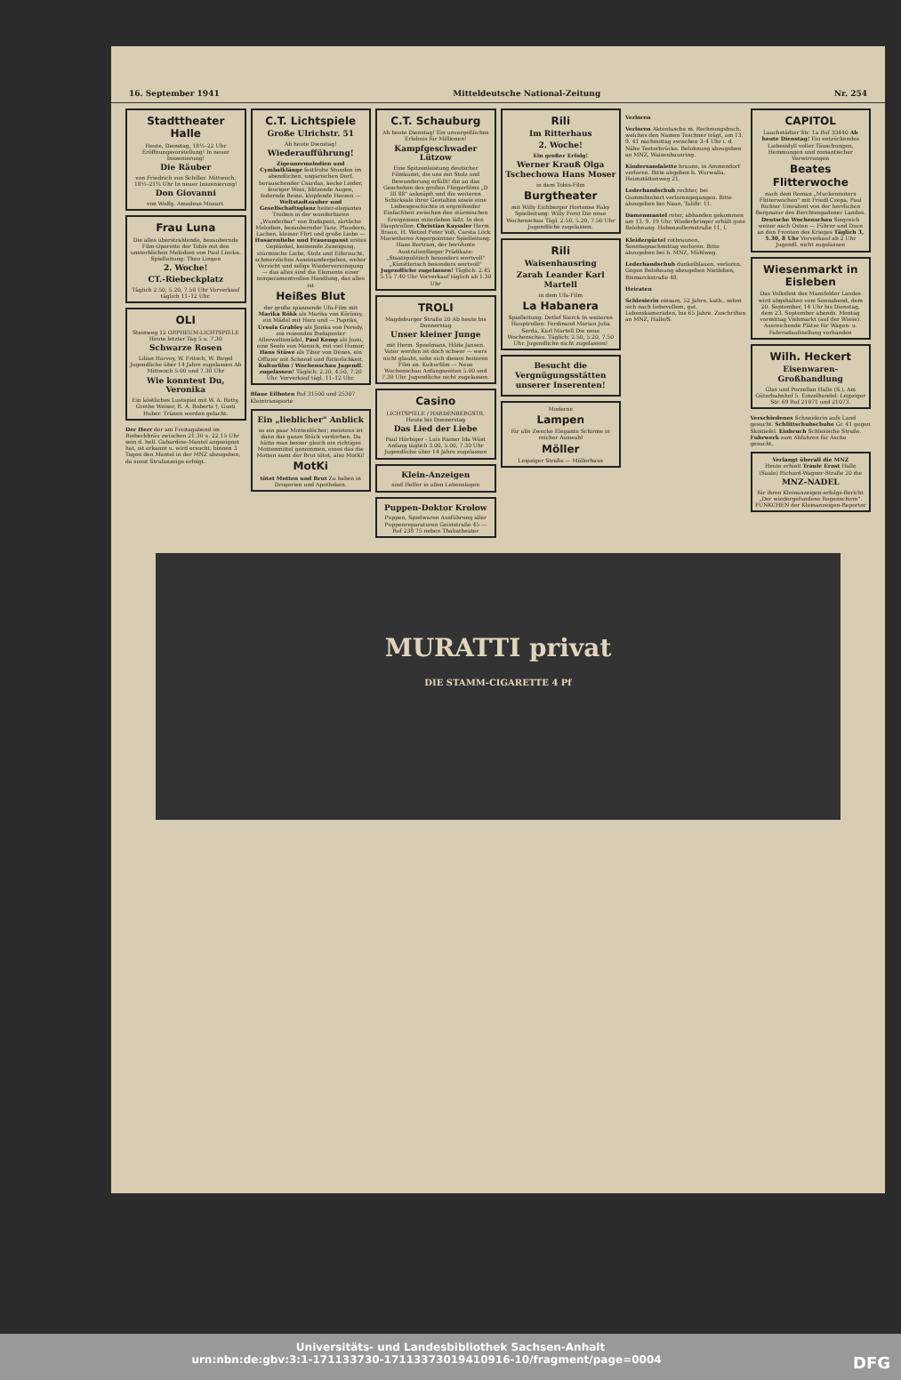16. September 1941 Mitteldeutsche National-Zeitung Nr. 254
Stadttheater Halle
Heute, Dienstag, 18½–22 Uhr Eröffnungsvorstellung! In neuer Inszenierung!
Die Räuber
von Friedrich von Schiller. Mittwoch, 18½–21¾ Uhr In neuer Inszenierung!
Don Giovanni
von Wolfg. Amadeus Mozart.
Frau Luna
Die alles überstrahlende, bezaubernde Film-Operette der Tobis mit den unsterblichen Melodien von Paul Lincke. Spielleitung: Theo Lingen
2. Woche!
CT.-Riebeckplatz
Täglich 2.50, 5.20, 7.50 Uhr Vorverkauf täglich 11–12 Uhr.
OLI
Steinweg 12 ORPHEUM-LICHTSPIELE Heute letzter Tag 5 u. 7.30
Schwarze Rosen
Lilian Harvey, W. Fritsch, W. Birgel Jugendliche über 14 Jahre zugelassen Ab Mittwoch 5.00 und 7.30 Uhr
Wie konntest Du, Veronika
Ein köstliches Lustspiel mit W. A. Retty, Grethe Weiser, R. A. Roberts †, Gusti Huber. Tränen werden gelacht.
Der Herr der am Freitagabend im Riebeckbräu zwischen 21.30 u. 22.15 Uhr sein d. hell. Gabardine-Mantel angeeignet hat, ist erkannt u. wird ersucht, binnen 3 Tagen den Mantel in der MNZ abzugeben, da sonst Strafanzeige erfolgt.
C.T. Lichtspiele
Große Ulrichstr. 51
Ab heute Dienstag!
Wiederaufführung!
Zigeunermelodien und Cymbalklänge festfrohe Stunden im abendlichen, ungarischen Dorf, berauschender Csardas, kecke Lieder, feuriger Wein, blitzende Augen, federnde Beine, klopfende Herzen — Weltstadtzauber und Gesellschaftsglanz heiter-elegantes Treiben in der wunderbaren „Wunderbar" von Budapest, zärtliche Melodien, bezaubernder Tanz, Plaudern, Lachen, kleiner Flirt und große Liebe — Husarenliebe und Frauengunst erstes Geplänkel, keimende Zuneigung, stürmische Liebe, Stolz und Eifersucht, schmerzliches Auseinandergehen, weher Verzicht und selige Wiedervereinigung — das alles sind die Elemente einer temperamentvollen Handlung, das alles ist
Heißes Blut
der große spannende Ufa-Film mit Marika Rökk als Marika von Körössy, ein Mädel mit Herz und — Papriks, Ursula Grabley als Jlonka von Peredy, ein reizendes Budapester Allerweltsmädel, Paul Kemp als Jozsi, eine Seele von Mensch, mit viel Humor, Hans Stüwe als Tibor von Dénes, ein Offizier mit Schneid und Ritterlichkeit. Kulturfilm / Wochenschau Jugendl. zugelassen! Täglich: 2.20, 4.50, 7.20 Uhr. Vorverkauf tägl. 11–12 Uhr.
Blaue Eilboten Ruf 31500 und 25307 Kleintransporte
Ein „lieblicher" Anblick
so ein paar Mottenlöcher; meistens ist dann das ganze Stück verdorben. Da hätte man besser gleich ein richtiges Mottenmittel genommen, eines das die Motten samt der Brut tötet, also MotKi!
MotKi
tötet Motten und Brut Zu haben in Drogerien und Apotheken.
C.T. Schauburg
Ab heute Dienstag! Ein unvergeßliches Erlebnis für Millionen!
Kampfgeschwader Lützow
Eine Spitzenleistung deutscher Filmkunst, die uns mit Stolz und Bewunderung erfüllt! die an das Geschehen des großen Fliegerfilms „D III 88" anknüpft und die weiteren Schicksale ihrer Gestalten sowie eine Liebesgeschichte in ergreifender Einfachheit zwischen den stürmischen Ereignissen miterleben läßt. In den Hauptrollen: Christian Kayssler Herm. Braun, H. Wetzel Peter Voß, Carsta Löck Marietheres Angerpointner Spielleitung: Hans Bertram, der berühmte Australienflieger Prädikate: „Staatspolitisch besonders wertvoll" „Künstlerisch besonders wertvoll" Jugendliche zugelassen! Täglich: 2.45 5.15 7.40 Uhr Vorverkauf täglich ab 1.30 Uhr
TROLI
Magdeburger Straße 20 Ab heute bis Donnerstag
Unser kleiner Junge
mit Herm. Speelmans, Hilde Jansen. Vater werden ist doch schwer — wers nicht glaubt, sehe sich diesen heiteren Film an. Kulturfilm — Neue Wochenschau Anfangszeiten 5.00 und 7.30 Uhr. Jugendliche nicht zugelassen.
Casino
LICHTSPIELE / HARDENBERGSTR. Heute bis Donnerstag
Das Lied der Liebe
Paul Hörbiger - Luis Rainer Ida Wüst Anfang täglich 3.00, 5.00, 7.30 Uhr Jugendliche über 14 Jahre zugelassen
Klein-Anzeigen
sind Helfer in allen Lebenslagen
Puppen-Doktor Krolow
Puppen, Spielwaren Ausführung aller Puppenreparaturen Geiststraße 45 — Ruf 238 75 neben Thaliatheater
Rili
Im Ritterhaus
2. Woche!
Ein großer Erfolg!
Werner Krauß Olga Tschechowa Hans Moser
in dem Tobis-Film
Burgtheater
mit Willy Eichberger Hortense Raky Spielleitung: Willy Forst Die neue Wochenschau Tägl. 2.50, 5.20, 7.50 Uhr Jugendliche zugelassen.
Rili
Waisenhausring
Zarah Leander Karl Martell
in dem Ufa-Film
La Habanera
Spielleitung: Detlef Sierck In weiteren Hauptrollen: Ferdinand Marian Julia Serda, Karl Martell Die neue Wochenschau. Täglich: 2.50, 5.20, 7.50 Uhr. Jugendliche nicht zugelassen!
Besucht die Vergnügungsstätten unserer Inserenten!
Moderne
Lampen
für alle Zwecke Elegante Schirme in reicher Auswahl
Möller
Leipziger Straße — Möllerhaus
Verloren
Verloren Aktentasche m. Rechnungsbuch, welches den Namen Teschner trägt, am 13. 9. 41 nachmittag zwischen 3–4 Uhr i. d. Nähe Teeterbrücke. Belohnung abzugeben an MNZ, Waisenhausring.
Kindersandalette braune, in Ammendorf verloren. Bitte abgeben b. Wurwalla, Heimstättenweg 21.
Lederhandschuh rechter, bei Gummibiebert verlorengegangen. Bitte abzugeben bei Naue, Taliftr. 11.
Damenmantel roter, abhanden gekommen am 13. 9. 19 Uhr. Wiederbringer erhält gute Belohnung. Hohenzollernstraße 11, I.
Kleidergürtel rotbraunen, Sonntagnachmittag verloren. Bitte abzugeben bei b. MNZ, Mühlweg.
Lederhandschuh dunkelblauen, verloren. Gegen Belohnung abzugeben Nietleben, Bismarckstraße 48.
Heiraten
Schlesierin einsam, 52 Jahre, kath., sehnt sich nach liebevollem, gut. Lebenskameraden, bis 65 Jahre. Zuschriften an MNZ, Halle/S.
CAPITOL
Lauchstädter Str. 1a Ruf 33440 Ab heute Dienstag! Ein entzückendes Liebesidyll voller Täuschungen, Hemmungen und romantischer Verwirrungen
Beates Flitterwoche
nach dem Roman „Muckenreiters Flitterwochen" mit Friedl Czepa, Paul Richter Umrahmt von der herrlichen Bergnatur des Berchtesgadener Landes. Deutsche Wochenschau Siegreich weiter nach Osten — Führer und Duce an den Fronten des Krieges Täglich 3, 5.30, 8 Uhr Vorverkauf ab 2 Uhr Jugendl. nicht zugelassen
Wiesenmarkt in Eisleben
Das Volksfest des Mansfelder Landes wird abgehalten vom Sonnabend, dem 20. September, 14 Uhr bis Dienstag, dem 23. September abends. Montag vormittag Viehmarkt (auf der Wiese). Ausreichende Plätze für Wagen- u. Fahrradaufstellung vorhanden
Wilh. Heckert
Eisenwaren-Großhandlung
Glas und Porzellan Halle (S.), Am Güterbahnhof 5. Einzelhandel: Leipziger Str. 69 Ruf 21071 und 21073.
Verschiedenes Schneiderin aufs Land gesucht. Schlittschuhschuhe Gr. 41 gegen Skistiefel. Einbruch Schlesische Straße. Fuhrwerk zum Abfahren für Asche gesucht.
Verlangt überall die MNZ
Heute erhielt Traule Ernst Halle (Saale) Richard-Wagner-Straße 20 die
MNZ-NADEL
für ihren Kleinanzeigen-erfolgs-Bericht „Der wiedergefundene Regenschirm". FUNKCHEN der Kleinanzeigen-Reporter
MURATTI privat
DIE STAMM-CIGARETTE 4 Pf
Universitäts- und Landesbibliothek Sachsen-Anhalt
urn:nbn:de:gbv:3:1-171133730-17113373019410916-10/fragment/page=0004 DFG